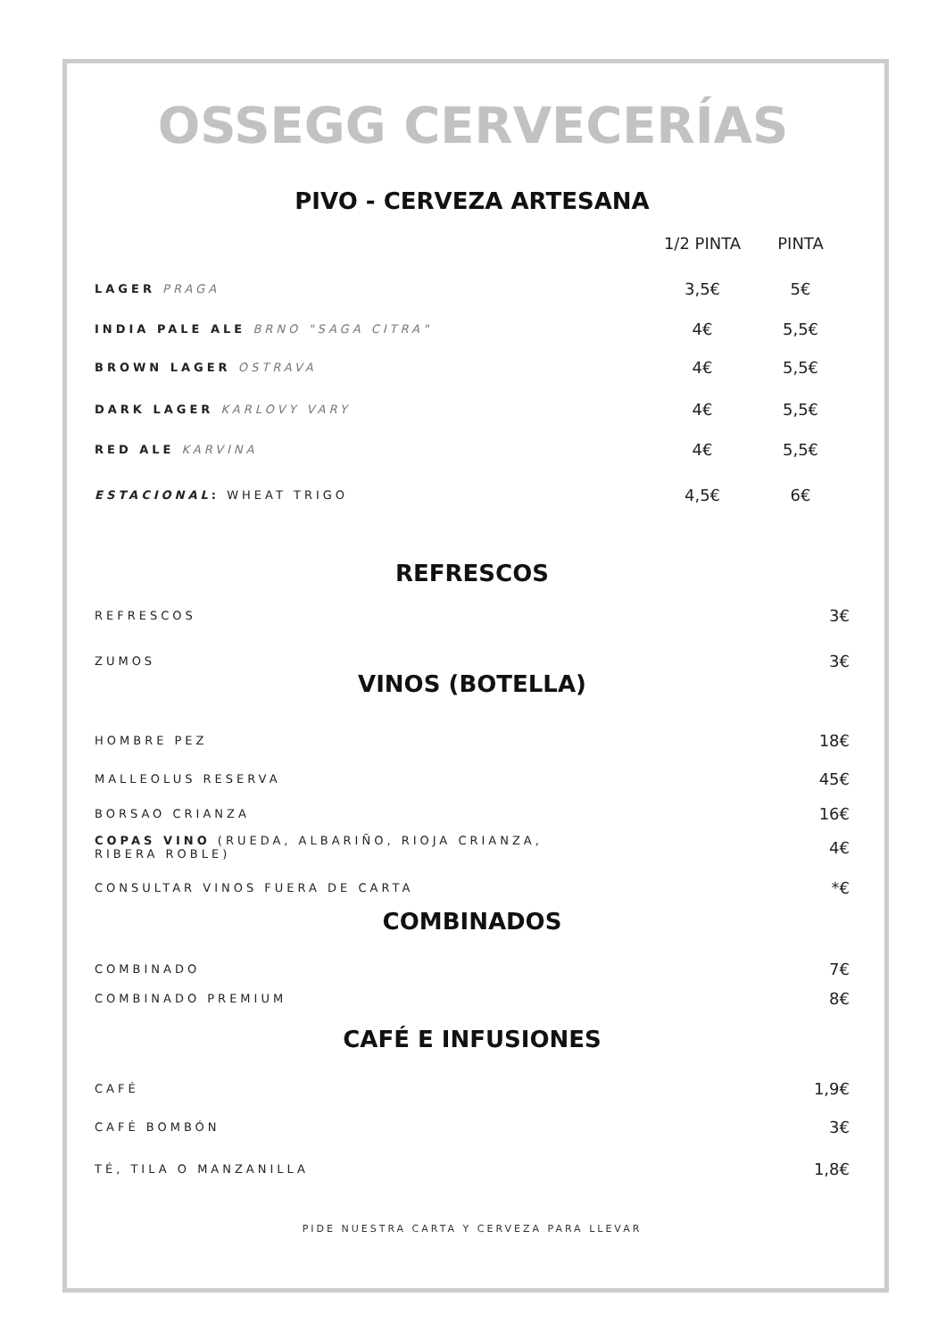OSSEGG CERVECERÍAS
PIVO - CERVEZA ARTESANA
1/2 PINTA PINTA
LAGER PRAGA
3,5€ 5€
INDIA PALE ALE BRNO "SAGA CITRA"
4€ 5,5€
BROWN LAGER OSTRAVA
4€ 5,5€
DARK LAGER KARLOVY VARY
4€ 5,5€
RED ALE KARVINA
4€ 5,5€
ESTACIONAL: WHEAT TRIGO
4,5€ 6€
REFRESCOS
REFRESCOS
3€
ZUMOS
3€
VINOS (BOTELLA)
HOMBRE PEZ
18€
MALLEOLUS RESERVA
45€
BORSAO CRIANZA
16€
COPAS VINO (RUEDA, ALBARIÑO, RIOJA CRIANZA,
RIBERA ROBLE)
4€
CONSULTAR VINOS FUERA DE CARTA
*€
COMBINADOS
COMBINADO
7€
COMBINADO PREMIUM
8€
CAFÉ E INFUSIONES
CAFÉ
1,9€
CAFÉ BOMBÓN
3€
TÉ, TILA O MANZANILLA
1,8€
PIDE NUESTRA CARTA Y CERVEZA PARA LLEVAR